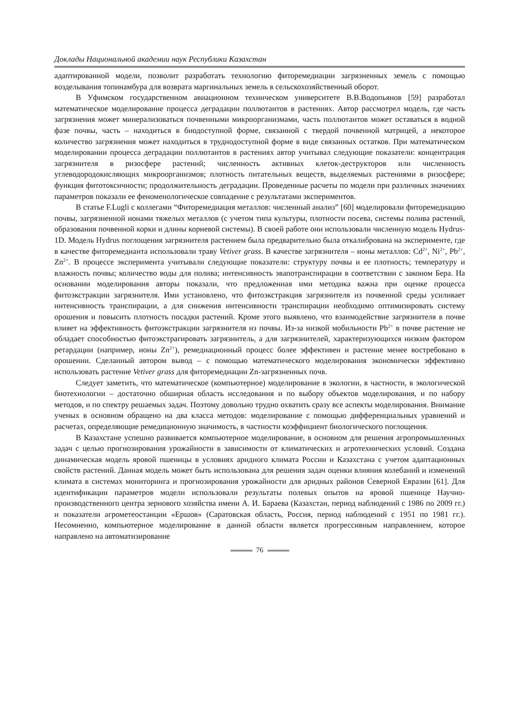Доклады Национальной академии наук Республики Казахстан
адаптированной модели, позволит разработать технологию фиторемедиации загрязненных земель с помощью возделывания топинамбура для возврата маргинальных земель в сельскохозяйственный оборот.
В Уфимском государственном авиационном техническом университете В.В.Водопьянов [59] разработал математическое моделирование процесса деградации поллютантов в растениях. Автор рассмотрел модель, где часть загрязнения может минерализоваться почвенными микроорганизмами, часть поллютантов может оставаться в водной фазе почвы, часть – находиться в биодоступной форме, связанной с твердой почвенной матрицей, а некоторое количество загрязнения может находиться в труднодоступной форме в виде связанных остатков. При математическом моделировании процесса деградации поллютантов в растениях автор учитывал следующие показатели: концентрация загрязнителя в ризосфере растений; численность активных клеток-деструкторов или численность углеводородокисляющих микроорганизмов; плотность питательных веществ, выделяемых растениями в ризосфере; функция фитотоксичности; продолжительность деградации. Проведенные расчеты по модели при различных значениях параметров показали ее феноменологическое совпадение с результатами экспериментов.
В статье F.Lugli с коллегами “Фиторемедиация металлов: численный анализ” [60] моделировали фиторемедиацию почвы, загрязненной ионами тяжелых металлов (с учетом типа культуры, плотности посева, системы полива растений, образования почвенной корки и длины корневой системы). В своей работе они использовали численную модель Hydrus-1D. Модель Hydrus поглощения загрязнителя растением была предварительно была откалибрована на эксперименте, где в качестве фиторемедианта использовали траву Vetiver grass. В качестве загрязнителя – ионы металлов: Cd<sup>2+</sup>, Ni<sup>2+</sup>, Pb<sup>2+</sup>, Zn<sup>2+</sup>. В процессе эксперимента учитывали следующие показатели: структуру почвы и ее плотность; температуру и влажность почвы; количество воды для полива; интенсивность эвапотранспирации в соответствии с законом Бера. На основании моделирования авторы показали, что предложенная ими методика важна при оценке процесса фитоэкстракции загрязнителя. Ими установлено, что фитоэкстракция загрязнителя из почвенной среды усиливает интенсивность транспирации, а для снижения интенсивности транспирации необходимо оптимизировать систему орошения и повысить плотность посадки растений. Кроме этого выявлено, что взаимодействие загрязнителя в почве влияет на эффективность фитоэкстракции загрязнителя из почвы. Из-за низкой мобильности Pb<sup>2+</sup> в почве растение не обладает способностью фитоэкстрагировать загрязнитель, а для загрязнителей, характеризующихся низким фактором ретардации (например, ионы Zn<sup>2+</sup>), ремедиационный процесс более эффективен и растение менее востребовано в орошении. Сделанный автором вывод – с помощью математического моделирования экономически эффективно использовать растение Vetiver grass для фиторемедиации Zn-загрязненных почв.
Следует заметить, что математическое (компьютерное) моделирование в экологии, в частности, в экологической биотехнологии – достаточно обширная область исследования и по выбору объектов моделирования, и по набору методов, и по спектру решаемых задач. Поэтому довольно трудно охватить сразу все аспекты моделирования. Внимание ученых в основном обращено на два класса методов: моделирование с помощью дифференциальных уравнений и расчетах, определяющие ремедиционную значимость, в частности коэффициент биологического поглощения.
В Казахстане успешно развивается компьютерное моделирование, в основном для решения агропромышленных задач с целью прогнозирования урожайности в зависимости от климатических и агротехнических условий. Создана динамическая модель яровой пшеницы в условиях аридного климата России и Казахстана с учетом адаптационных свойств растений. Данная модель может быть использована для решения задач оценки влияния колебаний и изменений климата в системах мониторинга и прогнозирования урожайности для аридных районов Северной Евразии [61]. Для идентификации параметров модели использовали результаты полевых опытов на яровой пшенице Научно-производственного центра зернового хозяйства имени А. И. Бараева (Казахстан, период наблюдений с 1986 по 2009 гг.) и показатели агрометеостанции «Ершов» (Саратовская область, Россия, период наблюдений с 1951 по 1981 гг.). Несомненно, компьютерное моделирование в данной области является прогрессивным направлением, которое направлено на автоматизирование
76